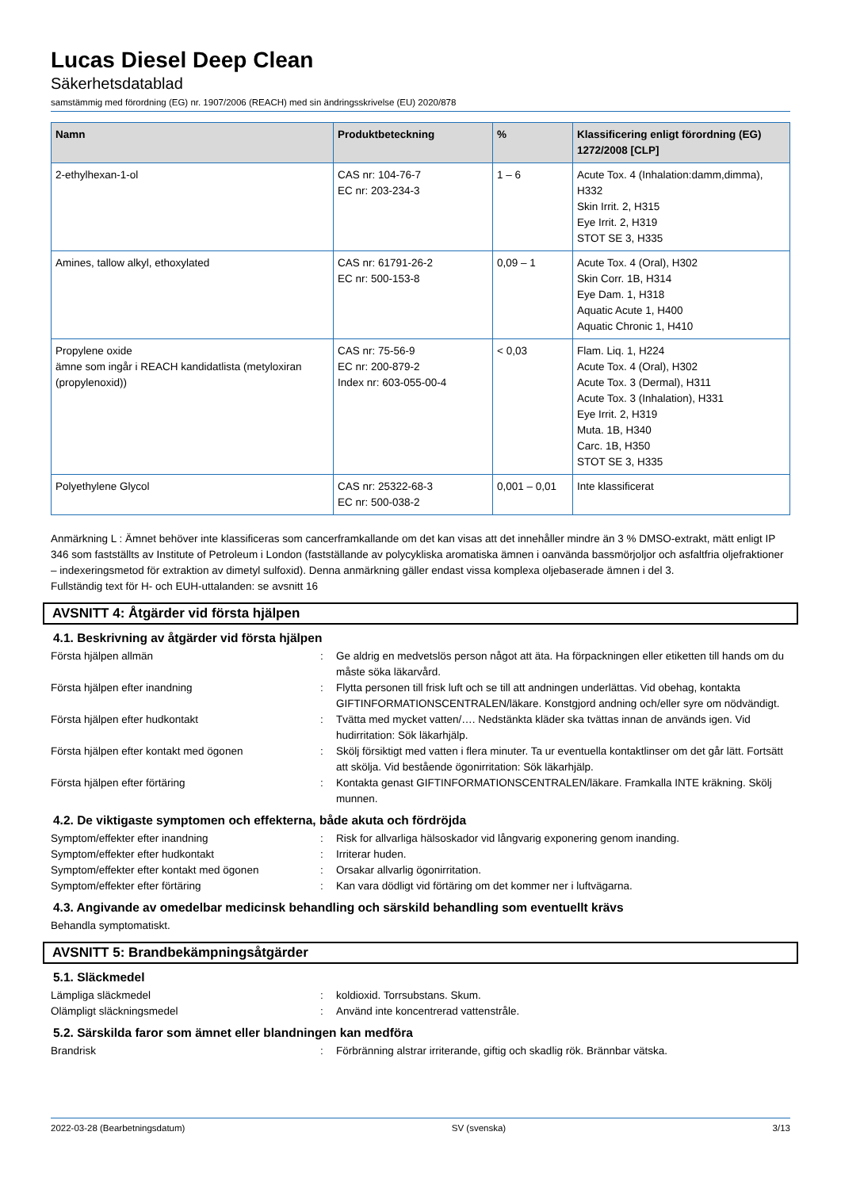Lucas Diesel Deep Clean
Säkerhetsdatablad
samstämmig med förordning (EG) nr. 1907/2006 (REACH) med sin ändringsskrivelse (EU) 2020/878
| Namn | Produktbeteckning | % | Klassificering enligt förordning (EG) 1272/2008 [CLP] |
| --- | --- | --- | --- |
| 2-ethylhexan-1-ol | CAS nr: 104-76-7 EC nr: 203-234-3 | 1 – 6 | Acute Tox. 4 (Inhalation:damm,dimma), H332 Skin Irrit. 2, H315 Eye Irrit. 2, H319 STOT SE 3, H335 |
| Amines, tallow alkyl, ethoxylated | CAS nr: 61791-26-2 EC nr: 500-153-8 | 0,09 – 1 | Acute Tox. 4 (Oral), H302 Skin Corr. 1B, H314 Eye Dam. 1, H318 Aquatic Acute 1, H400 Aquatic Chronic 1, H410 |
| Propylene oxide ämne som ingår i REACH kandidatlista (metyloxiran (propylenoxid)) | CAS nr: 75-56-9 EC nr: 200-879-2 Index nr: 603-055-00-4 | < 0,03 | Flam. Liq. 1, H224 Acute Tox. 4 (Oral), H302 Acute Tox. 3 (Dermal), H311 Acute Tox. 3 (Inhalation), H331 Eye Irrit. 2, H319 Muta. 1B, H340 Carc. 1B, H350 STOT SE 3, H335 |
| Polyethylene Glycol | CAS nr: 25322-68-3 EC nr: 500-038-2 | 0,001 – 0,01 | Inte klassificerat |
Anmärkning L : Ämnet behöver inte klassificeras som cancerframkallande om det kan visas att det innehåller mindre än 3 % DMSO-extrakt, mätt enligt IP 346 som fastställts av Institute of Petroleum i London (fastställande av polycykliska aromatiska ämnen i oanvända bassmörjoljor och asfaltfria oljefraktioner – indexeringsmetod för extraktion av dimetyl sulfoxid). Denna anmärkning gäller endast vissa komplexa oljebaserade ämnen i del 3.
Fullständig text för H- och EUH-uttalanden: se avsnitt 16
AVSNITT 4: Åtgärder vid första hjälpen
4.1. Beskrivning av åtgärder vid första hjälpen
Första hjälpen allmän : Ge aldrig en medvetslös person något att äta. Ha förpackningen eller etiketten till hands om du måste söka läkarvård.
Första hjälpen efter inandning : Flytta personen till frisk luft och se till att andningen underlättas. Vid obehag, kontakta GIFTINFORMATIONSCENTRALEN/läkare. Konstgjord andning och/eller syre om nödvändigt.
Första hjälpen efter hudkontakt : Tvätta med mycket vatten/…. Nedstänkta kläder ska tvättas innan de används igen. Vid hudirritation: Sök läkarhjälp.
Första hjälpen efter kontakt med ögonen : Skölj försiktigt med vatten i flera minuter. Ta ur eventuella kontaktlinser om det går lätt. Fortsätt att skölja. Vid bestående ögonirritation: Sök läkarhjälp.
Första hjälpen efter förtäring : Kontakta genast GIFTINFORMATIONSCENTRALEN/läkare. Framkalla INTE kräkning. Skölj munnen.
4.2. De viktigaste symptomen och effekterna, både akuta och fördröjda
Symptom/effekter efter inandning : Risk for allvarliga hälsoskador vid långvarig exponering genom inanding.
Symptom/effekter efter hudkontakt : Irriterar huden.
Symptom/effekter efter kontakt med ögonen : Orsakar allvarlig ögonirritation.
Symptom/effekter efter förtäring : Kan vara dödligt vid förtäring om det kommer ner i luftvägarna.
4.3. Angivande av omedelbar medicinsk behandling och särskild behandling som eventuellt krävs
Behandla symptomatiskt.
AVSNITT 5: Brandbekämpningsåtgärder
5.1. Släckmedel
Lämpliga släckmedel : koldioxid. Torrsubstans. Skum.
Olämpligt släckningsmedel : Använd inte koncentrerad vattenstråle.
5.2. Särskilda faror som ämnet eller blandningen kan medföra
Brandrisk : Förbränning alstrar irriterande, giftig och skadlig rök. Brännbar vätska.
2022-03-28 (Bearbetningsdatum) SV (svenska) 3/13